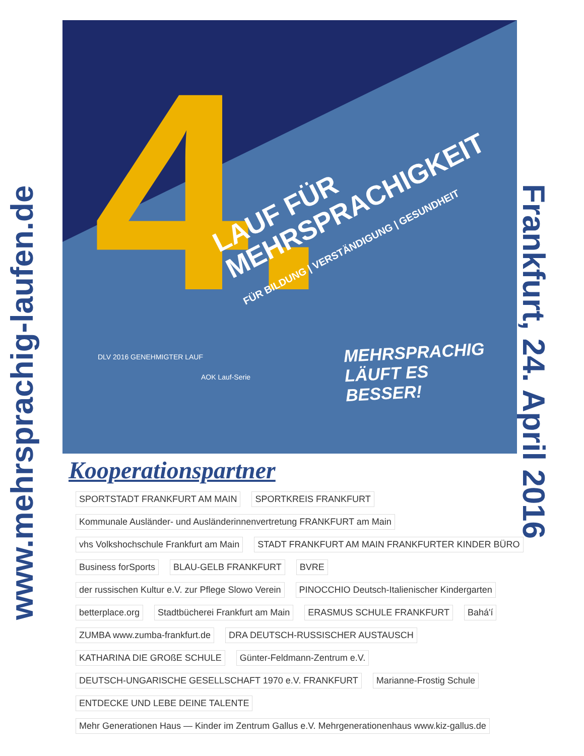www.mehrsprachig-laufen.de
Frankfurt, 24. April 2016
4.
LAUF FÜR
MEHRSPRACHIGKEIT
FÜR BILDUNG | VERSTÄNDIGUNG | GESUNDHEIT
MEHRSPRACHIG
LÄUFT ES
BESSER!
DLV 2016 GENEHMIGTER LAUF
AOK Lauf-Serie
Kooperationspartner
SPORTSTADT FRANKFURT AM MAIN SPORTKREIS FRANKFURT Kommunale Ausländer- und Ausländerinnenvertretung FRANKFURT am Main vhs Volkshochschule Frankfurt am Main STADT FRANKFURT AM MAIN FRANKFURTER KINDER BÜRO Business forSports BLAU-GELB FRANKFURT BVRE der russischen Kultur e.V. zur Pflege Slowo Verein PINOCCHIO Deutsch-Italienischer Kindergarten betterplace.org Stadtbücherei Frankfurt am Main ERASMUS SCHULE FRANKFURT Bahá'í ZUMBA www.zumba-frankfurt.de DRA DEUTSCH-RUSSISCHER AUSTAUSCH KATHARINA DIE GROßE SCHULE Günter-Feldmann-Zentrum e.V. DEUTSCH-UNGARISCHE GESELLSCHAFT 1970 e.V. FRANKFURT Marianne-Frostig Schule ENTDECKE UND LEBE DEINE TALENTE Mehr Generationen Haus — Kinder im Zentrum Gallus e.V. Mehrgenerationenhaus www.kiz-gallus.de